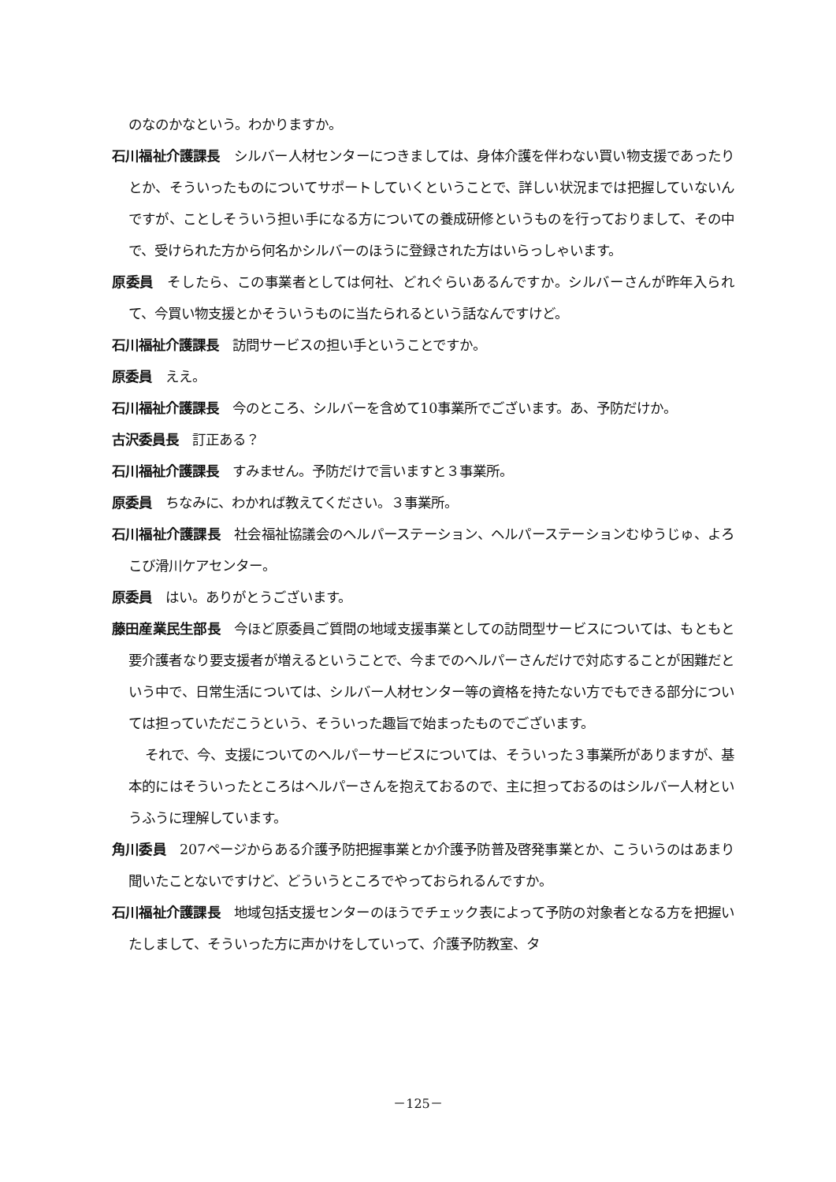のなのかなという。わかりますか。
石川福祉介護課長　シルバー人材センターにつきましては、身体介護を伴わない買い物支援であったりとか、そういったものについてサポートしていくということで、詳しい状況までは把握していないんですが、ことしそういう担い手になる方についての養成研修というものを行っておりまして、その中で、受けられた方から何名かシルバーのほうに登録された方はいらっしゃいます。
原委員　そしたら、この事業者としては何社、どれぐらいあるんですか。シルバーさんが昨年入られて、今買い物支援とかそういうものに当たられるという話なんですけど。
石川福祉介護課長　訪問サービスの担い手ということですか。
原委員　ええ。
石川福祉介護課長　今のところ、シルバーを含めて10事業所でございます。あ、予防だけか。
古沢委員長　訂正ある？
石川福祉介護課長　すみません。予防だけで言いますと３事業所。
原委員　ちなみに、わかれば教えてください。３事業所。
石川福祉介護課長　社会福祉協議会のヘルパーステーション、ヘルパーステーションむゆうじゅ、よろこび滑川ケアセンター。
原委員　はい。ありがとうございます。
藤田産業民生部長　今ほど原委員ご質問の地域支援事業としての訪問型サービスについては、もともと要介護者なり要支援者が増えるということで、今までのヘルパーさんだけで対応することが困難だという中で、日常生活については、シルバー人材センター等の資格を持たない方でもできる部分については担っていただこうという、そういった趣旨で始まったものでございます。
それで、今、支援についてのヘルパーサービスについては、そういった３事業所がありますが、基本的にはそういったところはヘルパーさんを抱えておるので、主に担っておるのはシルバー人材というふうに理解しています。
角川委員　207ページからある介護予防把握事業とか介護予防普及啓発事業とか、こういうのはあまり聞いたことないですけど、どういうところでやっておられるんですか。
石川福祉介護課長　地域包括支援センターのほうでチェック表によって予防の対象者となる方を把握いたしまして、そういった方に声かけをしていって、介護予防教室、タ
－125－